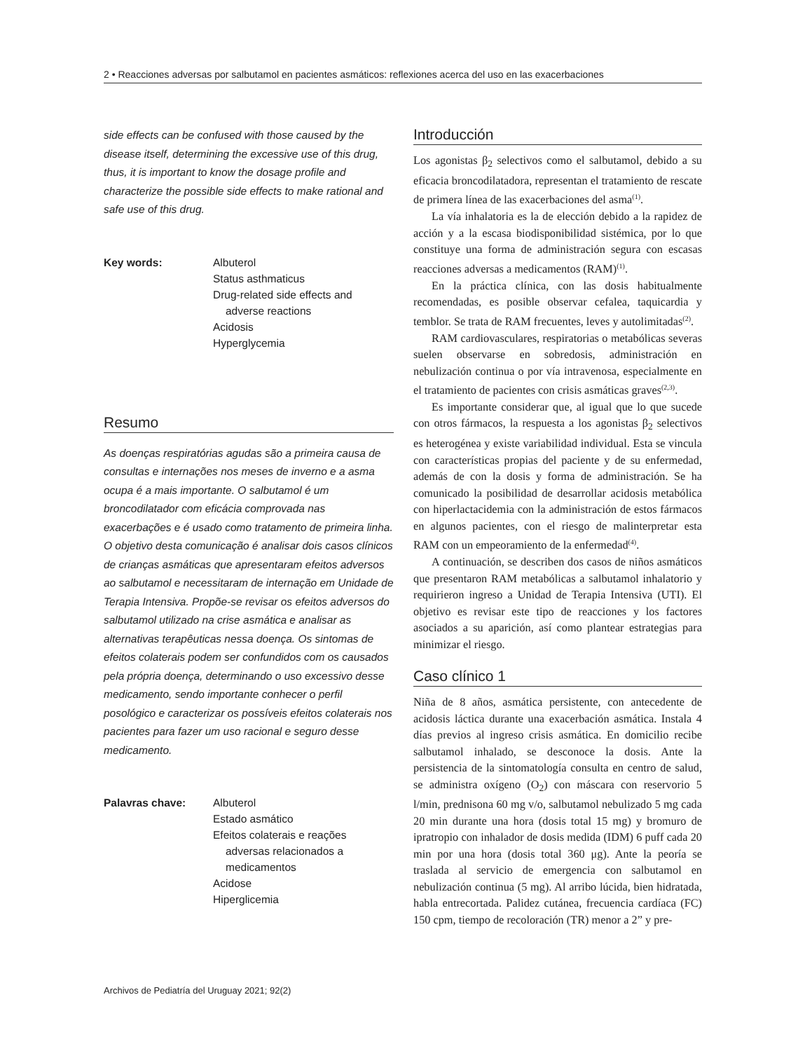2 • Reacciones adversas por salbutamol en pacientes asmáticos: reflexiones acerca del uso en las exacerbaciones
side effects can be confused with those caused by the disease itself, determining the excessive use of this drug, thus, it is important to know the dosage profile and characterize the possible side effects to make rational and safe use of this drug.
Key words: Albuterol
Status asthmaticus
Drug-related side effects and
adverse reactions
Acidosis
Hyperglycemia
Resumo
As doenças respiratórias agudas são a primeira causa de consultas e internações nos meses de inverno e a asma ocupa é a mais importante. O salbutamol é um broncodilatador com eficácia comprovada nas exacerbações e é usado como tratamento de primeira linha. O objetivo desta comunicação é analisar dois casos clínicos de crianças asmáticas que apresentaram efeitos adversos ao salbutamol e necessitaram de internação em Unidade de Terapia Intensiva. Propõe-se revisar os efeitos adversos do salbutamol utilizado na crise asmática e analisar as alternativas terapêuticas nessa doença. Os sintomas de efeitos colaterais podem ser confundidos com os causados pela própria doença, determinando o uso excessivo desse medicamento, sendo importante conhecer o perfil posológico e caracterizar os possíveis efeitos colaterais nos pacientes para fazer um uso racional e seguro desse medicamento.
Palavras chave: Albuterol
Estado asmático
Efeitos colaterais e reações
adversas relacionados a
medicamentos
Acidose
Hiperglicemia
Introducción
Los agonistas β<sub>2</sub> selectivos como el salbutamol, debido a su eficacia broncodilatadora, representan el tratamiento de rescate de primera línea de las exacerbaciones del asma<sup>(1)</sup>.
La vía inhalatoria es la de elección debido a la rapidez de acción y a la escasa biodisponibilidad sistémica, por lo que constituye una forma de administración segura con escasas reacciones adversas a medicamentos (RAM)<sup>(1)</sup>.
En la práctica clínica, con las dosis habitualmente recomendadas, es posible observar cefalea, taquicardia y temblor. Se trata de RAM frecuentes, leves y autolimitadas<sup>(2)</sup>.
RAM cardiovasculares, respiratorias o metabólicas severas suelen observarse en sobredosis, administración en nebulización continua o por vía intravenosa, especialmente en el tratamiento de pacientes con crisis asmáticas graves<sup>(2,3)</sup>.
Es importante considerar que, al igual que lo que sucede con otros fármacos, la respuesta a los agonistas β<sub>2</sub> selectivos es heterogénea y existe variabilidad individual. Esta se vincula con características propias del paciente y de su enfermedad, además de con la dosis y forma de administración. Se ha comunicado la posibilidad de desarrollar acidosis metabólica con hiperlactacidemia con la administración de estos fármacos en algunos pacientes, con el riesgo de malinterpretar esta RAM con un empeoramiento de la enfermedad<sup>(4)</sup>.
A continuación, se describen dos casos de niños asmáticos que presentaron RAM metabólicas a salbutamol inhalatorio y requirieron ingreso a Unidad de Terapia Intensiva (UTI). El objetivo es revisar este tipo de reacciones y los factores asociados a su aparición, así como plantear estrategias para minimizar el riesgo.
Caso clínico 1
Niña de 8 años, asmática persistente, con antecedente de acidosis láctica durante una exacerbación asmática. Instala 4 días previos al ingreso crisis asmática. En domicilio recibe salbutamol inhalado, se desconoce la dosis. Ante la persistencia de la sintomatología consulta en centro de salud, se administra oxígeno (O<sub>2</sub>) con máscara con reservorio 5 l/min, prednisona 60 mg v/o, salbutamol nebulizado 5 mg cada 20 min durante una hora (dosis total 15 mg) y bromuro de ipratropio con inhalador de dosis medida (IDM) 6 puff cada 20 min por una hora (dosis total 360 μg). Ante la peoría se traslada al servicio de emergencia con salbutamol en nebulización continua (5 mg). Al arribo lúcida, bien hidratada, habla entrecortada. Palidez cutánea, frecuencia cardíaca (FC) 150 cpm, tiempo de recoloración (TR) menor a 2” y pre-
Archivos de Pediatría del Uruguay 2021; 92(2)